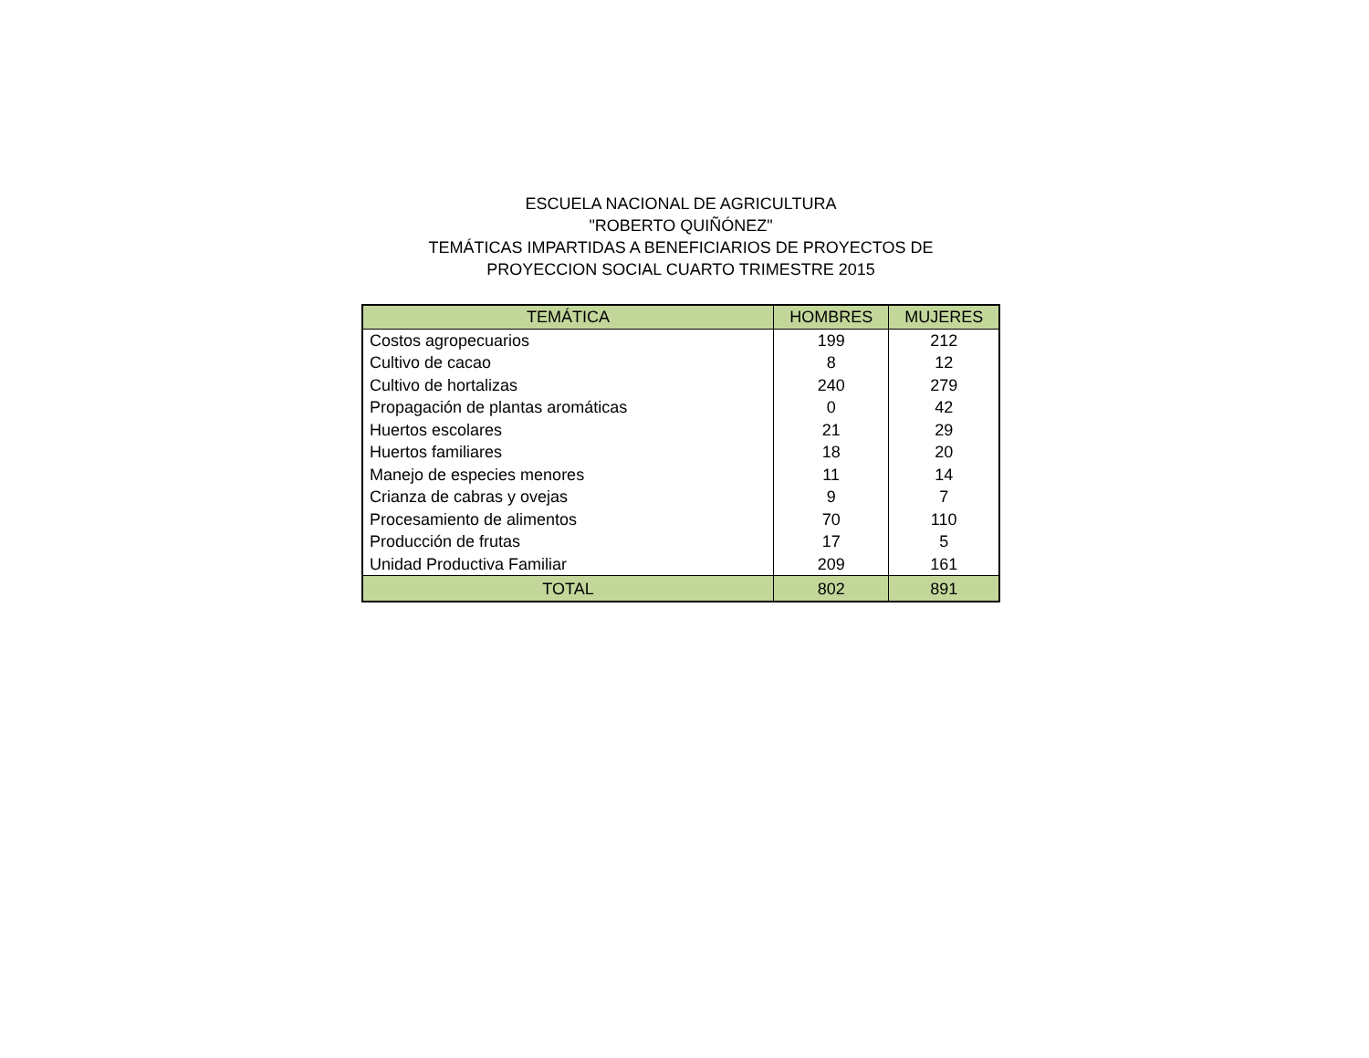ESCUELA NACIONAL DE AGRICULTURA
"ROBERTO QUIÑÓNEZ"
TEMÁTICAS IMPARTIDAS A BENEFICIARIOS DE PROYECTOS DE
PROYECCION SOCIAL CUARTO TRIMESTRE 2015
| TEMÁTICA | HOMBRES | MUJERES |
| --- | --- | --- |
| Costos agropecuarios | 199 | 212 |
| Cultivo de cacao | 8 | 12 |
| Cultivo de hortalizas | 240 | 279 |
| Propagación de plantas aromáticas | 0 | 42 |
| Huertos escolares | 21 | 29 |
| Huertos familiares | 18 | 20 |
| Manejo de especies menores | 11 | 14 |
| Crianza de cabras y ovejas | 9 | 7 |
| Procesamiento de alimentos | 70 | 110 |
| Producción de frutas | 17 | 5 |
| Unidad Productiva Familiar | 209 | 161 |
| TOTAL | 802 | 891 |